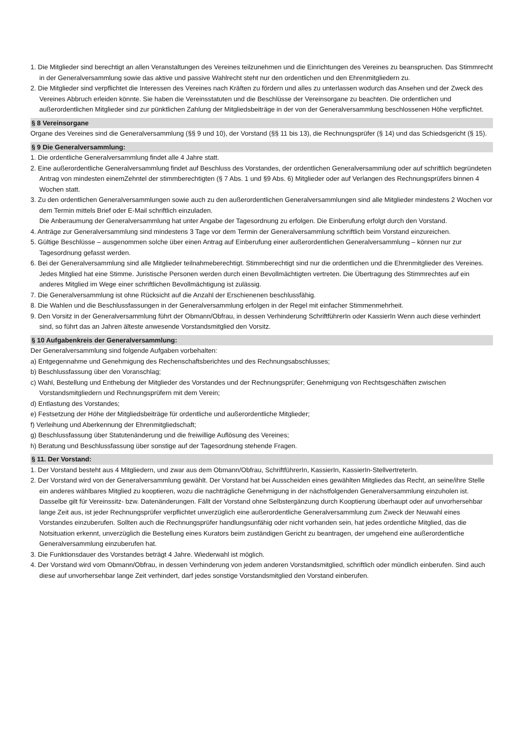1. Die Mitglieder sind berechtigt an allen Veranstaltungen des Vereines teilzunehmen und die Einrichtungen des Vereines zu beanspruchen. Das Stimmrecht in der Generalversammlung sowie das aktive und passive Wahlrecht steht nur den ordentlichen und den Ehrenmitgliedern zu.
2. Die Mitglieder sind verpflichtet die Interessen des Vereines nach Kräften zu fördern und alles zu unterlassen wodurch das Ansehen und der Zweck des Vereines Abbruch erleiden könnte. Sie haben die Vereinsstatuten und die Beschlüsse der Vereinsorgane zu beachten. Die ordentlichen und außerordentlichen Mitglieder sind zur pünktlichen Zahlung der Mitgliedsbeiträge in der von der Generalversammlung beschlossenen Höhe verpflichtet.
§ 8 Vereinsorgane
Organe des Vereines sind die Generalversammlung (§§ 9 und 10), der Vorstand (§§ 11 bis 13), die Rechnungsprüfer (§ 14) und das Schiedsgericht (§ 15).
§ 9 Die Generalversammlung:
1. Die ordentliche Generalversammlung findet alle 4 Jahre statt.
2. Eine außerordentliche Generalversammlung findet auf Beschluss des Vorstandes, der ordentlichen Generalversammlung oder auf schriftlich begründeten Antrag von mindesten einemZehntel der stimmberechtigten (§ 7 Abs. 1 und §9 Abs. 6) Mitglieder oder auf Verlangen des Rechnungsprüfers binnen 4 Wochen statt.
3. Zu den ordentlichen Generalversammlungen sowie auch zu den außerordentlichen Generalversammlungen sind alle Mitglieder mindestens 2 Wochen vor dem Termin mittels Brief oder E-Mail schriftlich einzuladen.
Die Anberaumung der Generalversammlung hat unter Angabe der Tagesordnung zu erfolgen. Die Einberufung erfolgt durch den Vorstand.
4. Anträge zur Generalversammlung sind mindestens 3 Tage vor dem Termin der Generalversammlung schriftlich beim Vorstand einzureichen.
5. Gültige Beschlüsse – ausgenommen solche über einen Antrag auf Einberufung einer außerordentlichen Generalversammlung – können nur zur Tagesordnung gefasst werden.
6. Bei der Generalversammlung sind alle Mitglieder teilnahmeberechtigt. Stimmberechtigt sind nur die ordentlichen und die Ehrenmitglieder des Vereines. Jedes Mitglied hat eine Stimme. Juristische Personen werden durch einen Bevollmächtigten vertreten. Die Übertragung des Stimmrechtes auf ein anderes Mitglied im Wege einer schriftlichen Bevollmächtigung ist zulässig.
7. Die Generalversammlung ist ohne Rücksicht auf die Anzahl der Erschienenen beschlussfähig.
8. Die Wahlen und die Beschlussfassungen in der Generalversammlung erfolgen in der Regel mit einfacher Stimmenmehrheit.
9. Den Vorsitz in der Generalversammlung führt der Obmann/Obfrau, in dessen Verhinderung SchriftführerIn oder KassierIn Wenn auch diese verhindert sind, so führt das an Jahren älteste anwesende Vorstandsmitglied den Vorsitz.
§ 10 Aufgabenkreis der Generalversammlung:
Der Generalversammlung sind folgende Aufgaben vorbehalten:
a) Entgegennahme und Genehmigung des Rechenschaftsberichtes und des Rechnungsabschlusses;
b) Beschlussfassung über den Voranschlag;
c) Wahl, Bestellung und Enthebung der Mitglieder des Vorstandes und der Rechnungsprüfer; Genehmigung von Rechtsgeschäften zwischen Vorstandsmitgliedern und Rechnungsprüfern mit dem Verein;
d) Entlastung des Vorstandes;
e) Festsetzung der Höhe der Mitgliedsbeiträge für ordentliche und außerordentliche Mitglieder;
f) Verleihung und Aberkennung der Ehrenmitgliedschaft;
g) Beschlussfassung über Statutenänderung und die freiwillige Auflösung des Vereines;
h) Beratung und Beschlussfassung über sonstige auf der Tagesordnung stehende Fragen.
§ 11. Der Vorstand:
1. Der Vorstand besteht aus 4 Mitgliedern, und zwar aus dem Obmann/Obfrau, SchriftführerIn, KassierIn, KassierIn-StellvertreterIn.
2. Der Vorstand wird von der Generalversammlung gewählt. Der Vorstand hat bei Ausscheiden eines gewählten Mitgliedes das Recht, an seine/ihre Stelle ein anderes wählbares Mitglied zu kooptieren, wozu die nachträgliche Genehmigung in der nächstfolgenden Generalversammlung einzuholen ist. Dasselbe gilt für Vereinssitz- bzw. Datenänderungen. Fällt der Vorstand ohne Selbstergänzung durch Kooptierung überhaupt oder auf unvorhersehbar lange Zeit aus, ist jeder Rechnungsprüfer verpflichtet unverzüglich eine außerordentliche Generalversammlung zum Zweck der Neuwahl eines Vorstandes einzuberufen. Sollten auch die Rechnungsprüfer handlungsunfähig oder nicht vorhanden sein, hat jedes ordentliche Mitglied, das die Notsituation erkennt, unverzüglich die Bestellung eines Kurators beim zuständigen Gericht zu beantragen, der umgehend eine außerordentliche Generalversammlung einzuberufen hat.
3. Die Funktionsdauer des Vorstandes beträgt 4 Jahre. Wiederwahl ist möglich.
4. Der Vorstand wird vom Obmann/Obfrau, in dessen Verhinderung von jedem anderen Vorstandsmitglied, schriftlich oder mündlich einberufen. Sind auch diese auf unvorhersehbar lange Zeit verhindert, darf jedes sonstige Vorstandsmitglied den Vorstand einberufen.